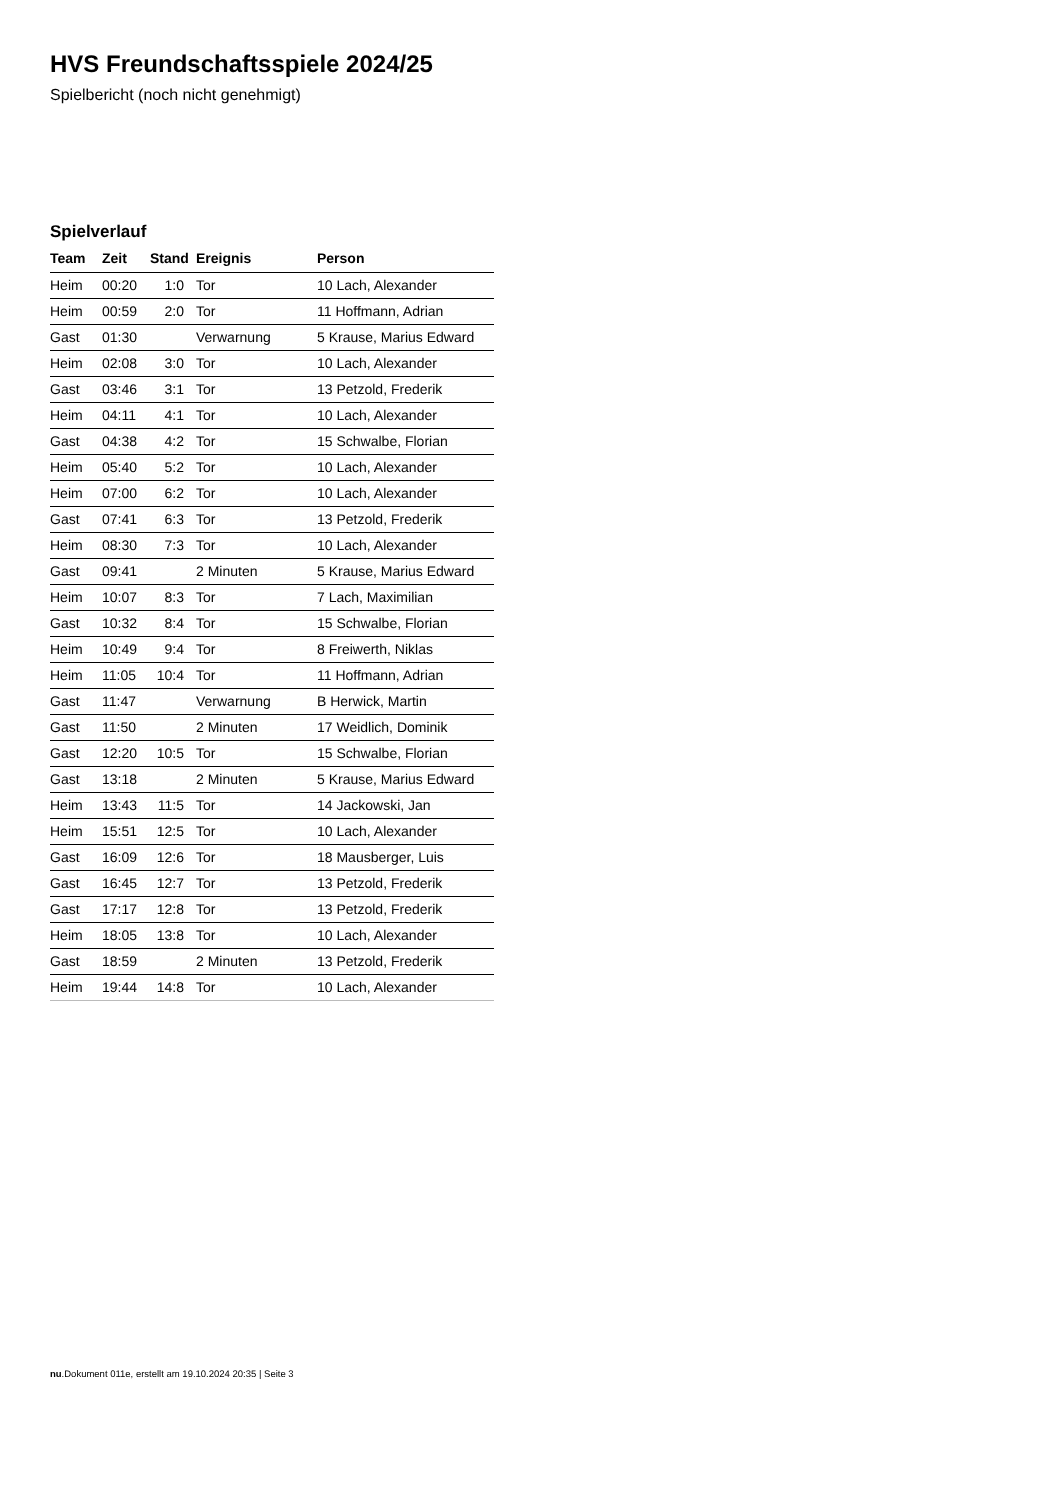HVS Freundschaftsspiele 2024/25
Spielbericht (noch nicht genehmigt)
Spielverlauf
| Team | Zeit | Stand | Ereignis | Person |
| --- | --- | --- | --- | --- |
| Heim | 00:20 | 1:0 | Tor | 10 Lach, Alexander |
| Heim | 00:59 | 2:0 | Tor | 11 Hoffmann, Adrian |
| Gast | 01:30 | | Verwarnung | 5 Krause, Marius Edward |
| Heim | 02:08 | 3:0 | Tor | 10 Lach, Alexander |
| Gast | 03:46 | 3:1 | Tor | 13 Petzold, Frederik |
| Heim | 04:11 | 4:1 | Tor | 10 Lach, Alexander |
| Gast | 04:38 | 4:2 | Tor | 15 Schwalbe, Florian |
| Heim | 05:40 | 5:2 | Tor | 10 Lach, Alexander |
| Heim | 07:00 | 6:2 | Tor | 10 Lach, Alexander |
| Gast | 07:41 | 6:3 | Tor | 13 Petzold, Frederik |
| Heim | 08:30 | 7:3 | Tor | 10 Lach, Alexander |
| Gast | 09:41 | | 2 Minuten | 5 Krause, Marius Edward |
| Heim | 10:07 | 8:3 | Tor | 7 Lach, Maximilian |
| Gast | 10:32 | 8:4 | Tor | 15 Schwalbe, Florian |
| Heim | 10:49 | 9:4 | Tor | 8 Freiwerth, Niklas |
| Heim | 11:05 | 10:4 | Tor | 11 Hoffmann, Adrian |
| Gast | 11:47 | | Verwarnung | B Herwick, Martin |
| Gast | 11:50 | | 2 Minuten | 17 Weidlich, Dominik |
| Gast | 12:20 | 10:5 | Tor | 15 Schwalbe, Florian |
| Gast | 13:18 | | 2 Minuten | 5 Krause, Marius Edward |
| Heim | 13:43 | 11:5 | Tor | 14 Jackowski, Jan |
| Heim | 15:51 | 12:5 | Tor | 10 Lach, Alexander |
| Gast | 16:09 | 12:6 | Tor | 18 Mausberger, Luis |
| Gast | 16:45 | 12:7 | Tor | 13 Petzold, Frederik |
| Gast | 17:17 | 12:8 | Tor | 13 Petzold, Frederik |
| Heim | 18:05 | 13:8 | Tor | 10 Lach, Alexander |
| Gast | 18:59 | | 2 Minuten | 13 Petzold, Frederik |
| Heim | 19:44 | 14:8 | Tor | 10 Lach, Alexander |
nu.Dokument 011e, erstellt am 19.10.2024 20:35 | Seite 3